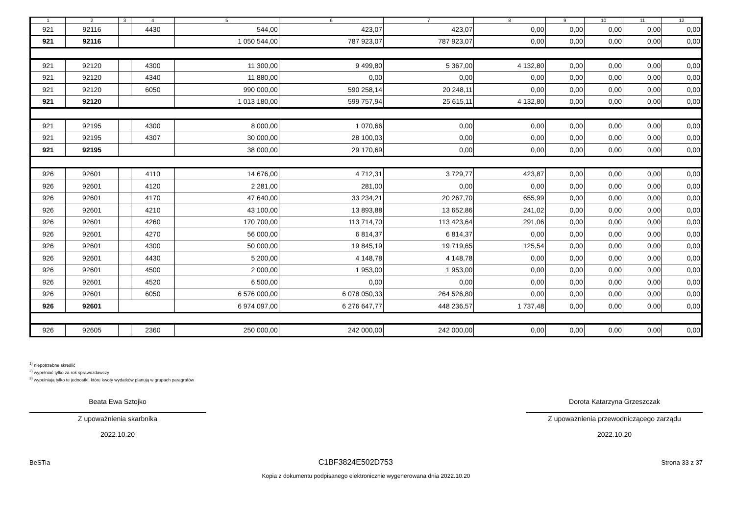| 1 | 2 | 3 | 4 | 5 | 6 | 7 | 8 | 9 | 10 | 11 | 12 |
| --- | --- | --- | --- | --- | --- | --- | --- | --- | --- | --- | --- |
| 921 | 92116 | | 4430 | 544,00 | 423,07 | 423,07 | 0,00 | 0,00 | 0,00 | 0,00 | 0,00 |
| 921 | 92116 | | | 1 050 544,00 | 787 923,07 | 787 923,07 | 0,00 | 0,00 | 0,00 | 0,00 | 0,00 |
| 921 | 92120 | | 4300 | 11 300,00 | 9 499,80 | 5 367,00 | 4 132,80 | 0,00 | 0,00 | 0,00 | 0,00 |
| 921 | 92120 | | 4340 | 11 880,00 | 0,00 | 0,00 | 0,00 | 0,00 | 0,00 | 0,00 | 0,00 |
| 921 | 92120 | | 6050 | 990 000,00 | 590 258,14 | 20 248,11 | 0,00 | 0,00 | 0,00 | 0,00 | 0,00 |
| 921 | 92120 | | | 1 013 180,00 | 599 757,94 | 25 615,11 | 4 132,80 | 0,00 | 0,00 | 0,00 | 0,00 |
| 921 | 92195 | | 4300 | 8 000,00 | 1 070,66 | 0,00 | 0,00 | 0,00 | 0,00 | 0,00 | 0,00 |
| 921 | 92195 | | 4307 | 30 000,00 | 28 100,03 | 0,00 | 0,00 | 0,00 | 0,00 | 0,00 | 0,00 |
| 921 | 92195 | | | 38 000,00 | 29 170,69 | 0,00 | 0,00 | 0,00 | 0,00 | 0,00 | 0,00 |
| 926 | 92601 | | 4110 | 14 676,00 | 4 712,31 | 3 729,77 | 423,87 | 0,00 | 0,00 | 0,00 | 0,00 |
| 926 | 92601 | | 4120 | 2 281,00 | 281,00 | 0,00 | 0,00 | 0,00 | 0,00 | 0,00 | 0,00 |
| 926 | 92601 | | 4170 | 47 640,00 | 33 234,21 | 20 267,70 | 655,99 | 0,00 | 0,00 | 0,00 | 0,00 |
| 926 | 92601 | | 4210 | 43 100,00 | 13 893,88 | 13 652,86 | 241,02 | 0,00 | 0,00 | 0,00 | 0,00 |
| 926 | 92601 | | 4260 | 170 700,00 | 113 714,70 | 113 423,64 | 291,06 | 0,00 | 0,00 | 0,00 | 0,00 |
| 926 | 92601 | | 4270 | 56 000,00 | 6 814,37 | 6 814,37 | 0,00 | 0,00 | 0,00 | 0,00 | 0,00 |
| 926 | 92601 | | 4300 | 50 000,00 | 19 845,19 | 19 719,65 | 125,54 | 0,00 | 0,00 | 0,00 | 0,00 |
| 926 | 92601 | | 4430 | 5 200,00 | 4 148,78 | 4 148,78 | 0,00 | 0,00 | 0,00 | 0,00 | 0,00 |
| 926 | 92601 | | 4500 | 2 000,00 | 1 953,00 | 1 953,00 | 0,00 | 0,00 | 0,00 | 0,00 | 0,00 |
| 926 | 92601 | | 4520 | 6 500,00 | 0,00 | 0,00 | 0,00 | 0,00 | 0,00 | 0,00 | 0,00 |
| 926 | 92601 | | 6050 | 6 576 000,00 | 6 078 050,33 | 264 526,80 | 0,00 | 0,00 | 0,00 | 0,00 | 0,00 |
| 926 | 92601 | | | 6 974 097,00 | 6 276 647,77 | 448 236,57 | 1 737,48 | 0,00 | 0,00 | 0,00 | 0,00 |
| 926 | 92605 | | 2360 | 250 000,00 | 242 000,00 | 242 000,00 | 0,00 | 0,00 | 0,00 | 0,00 | 0,00 |
<sup>1)</sup> niepotrzebne skreślić
<sup>2)</sup> wypełniać tylko za rok sprawozdawczy
<sup>3)</sup> wypełniają tylko te jednostki, które kwoty wydatków planują w grupach paragrafów
Beata Ewa Sztojko
Z upoważnienia skarbnika
2022.10.20
Dorota Katarzyna Grzeszczak
Z upoważnienia przewodniczącego zarządu
2022.10.20
BeSTia C1BF3824E502D753 Strona 33 z 37
Kopia z dokumentu podpisanego elektronicznie wygenerowana dnia 2022.10.20